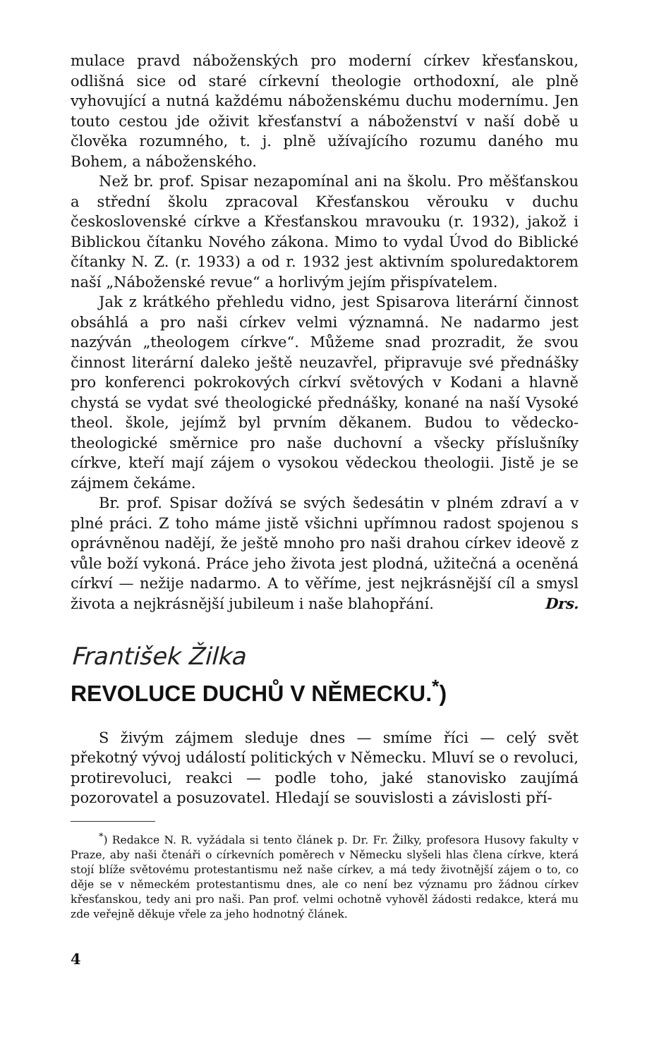mulace pravd náboženských pro moderní církev křesťanskou, odlišná sice od staré církevní theologie orthodoxní, ale plně vyhovující a nutná každému náboženskému duchu modernímu. Jen touto cestou jde oživit křesťanství a náboženství v naší době u člověka rozumného, t. j. plně užívajícího rozumu daného mu Bohem, a náboženského.
Než br. prof. Spisar nezapomínal ani na školu. Pro měšťanskou a střední školu zpracoval Křesťanskou věrouku v duchu československé církve a Křesťanskou mravouku (r. 1932), jakož i Biblickou čítanku Nového zákona. Mimo to vydal Úvod do Biblické čítanky N. Z. (r. 1933) a od r. 1932 jest aktivním spoluredaktorem naší „Náboženské revue“ a horlivým jejím přispívatelem.
Jak z krátkého přehledu vidno, jest Spisarova literární činnost obsáhlá a pro naši církev velmi významná. Ne nadarmo jest nazýván „theologem církve“. Můžeme snad prozradit, že svou činnost literární daleko ještě neuzavřel, připravuje své přednášky pro konferenci pokrokových církví světových v Kodani a hlavně chystá se vydat své theologické přednášky, konané na naší Vysoké theol. škole, jejímž byl prvním děkanem. Budou to vědecko-theologické směrnice pro naše duchovní a všecky příslušníky církve, kteří mají zájem o vysokou vědeckou theologii. Jistě je se zájmem čekáme.
Br. prof. Spisar dožívá se svých šedesátin v plném zdraví a v plné práci. Z toho máme jistě všichni upřímnou radost spojenou s oprávněnou nadějí, že ještě mnoho pro naši drahou církev ideově z vůle boží vykoná. Práce jeho života jest plodná, užitečná a oceněná církví — nežije nadarmo. A to věříme, jest nejkrásnější cíl a smysl života a nejkrásnější jubileum i naše blahopřání. Drs.
František Žilka
REVOLUCE DUCHŮ V NĚMECKU.<sup>*</sup>)
S živým zájmem sleduje dnes — smíme říci — celý svět překotný vývoj událostí politických v Německu. Mluví se o revoluci, protirevoluci, reakci — podle toho, jaké stanovisko zaujímá pozorovatel a posuzovatel. Hledají se souvislosti a závislosti pří-
<sup>*</sup>) Redakce N. R. vyžádala si tento článek p. Dr. Fr. Žilky, profesora Husovy fakulty v Praze, aby naši čtenáři o církevních poměrech v Německu slyšeli hlas člena církve, která stojí blíže světovému protestantismu než naše církev, a má tedy životnější zájem o to, co děje se v německém protestantismu dnes, ale co není bez významu pro žádnou církev křesťanskou, tedy ani pro naši. Pan prof. velmi ochotně vyhověl žádosti redakce, která mu zde veřejně děkuje vřele za jeho hodnotný článek.
4